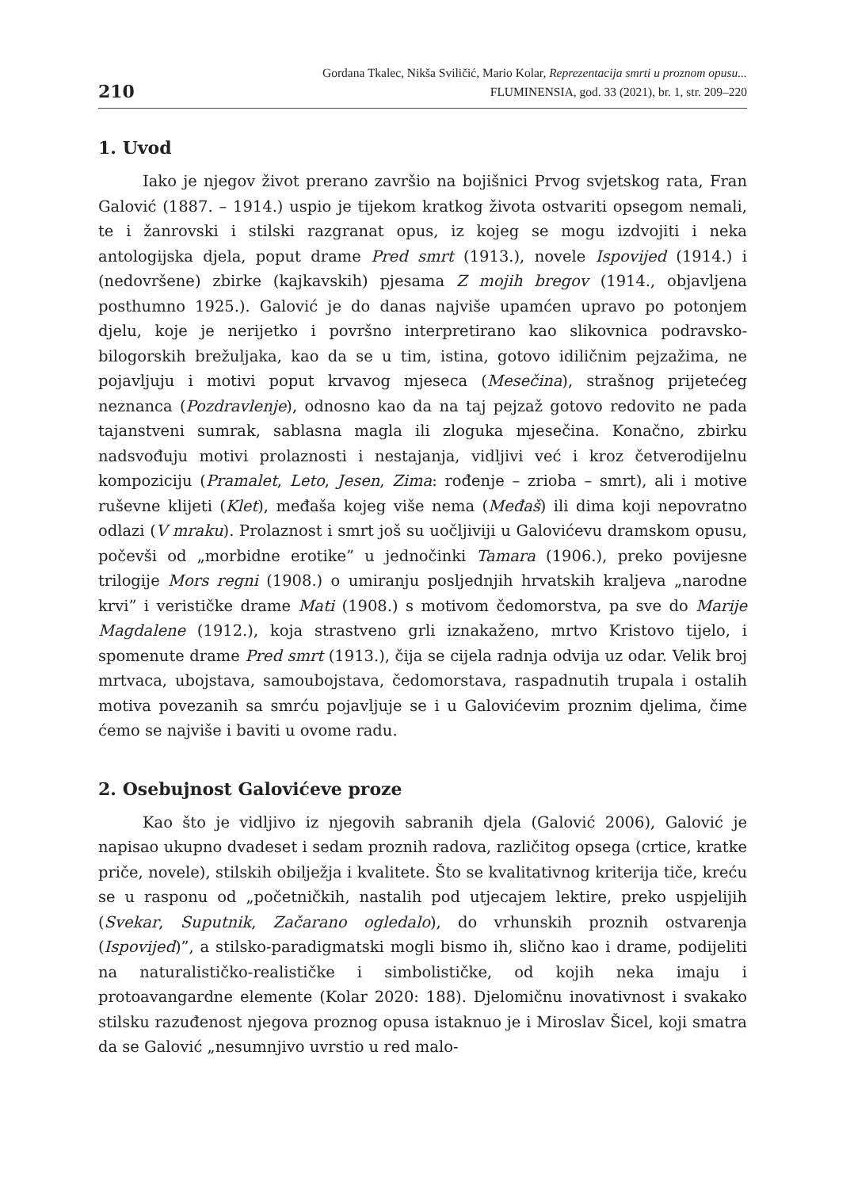210
Gordana Tkalec, Nikša Sviličić, Mario Kolar, Reprezentacija smrti u proznom opusu...
FLUMINENSIA, god. 33 (2021), br. 1, str. 209–220
1. Uvod
Iako je njegov život prerano završio na bojišnici Prvog svjetskog rata, Fran Galović (1887. – 1914.) uspio je tijekom kratkog života ostvariti opsegom nemali, te i žanrovski i stilski razgranat opus, iz kojeg se mogu izdvojiti i neka antologijska djela, poput drame Pred smrt (1913.), novele Ispovijed (1914.) i (nedovršene) zbirke (kajkavskih) pjesama Z mojih bregov (1914., objavljena posthumno 1925.). Galović je do danas najviše upamćen upravo po potonjem djelu, koje je nerijetko i površno interpretirano kao slikovnica podravsko-bilogorskih brežuljaka, kao da se u tim, istina, gotovo idiličnim pejzažima, ne pojavljuju i motivi poput krvavog mjeseca (Mesečina), strašnog prijetećeg neznanca (Pozdravlenje), odnosno kao da na taj pejzaž gotovo redovito ne pada tajanstveni sumrak, sablasna magla ili zloguka mjesečina. Konačno, zbirku nadsvođuju motivi prolaznosti i nestajanja, vidljivi već i kroz četverodijelnu kompoziciju (Pramalet, Leto, Jesen, Zima: rođenje – zrioba – smrt), ali i motive ruševne klijeti (Klet), međaša kojeg više nema (Međaš) ili dima koji nepovratno odlazi (V mraku). Prolaznost i smrt još su uočljiviji u Galovićevu dramskom opusu, počevši od „morbidne erotike” u jednočinki Tamara (1906.), preko povijesne trilogije Mors regni (1908.) o umiranju posljednjih hrvatskih kraljeva „narodne krvi” i verističke drame Mati (1908.) s motivom čedomorstva, pa sve do Marije Magdalene (1912.), koja strastveno grli iznakaženo, mrtvo Kristovo tijelo, i spomenute drame Pred smrt (1913.), čija se cijela radnja odvija uz odar. Velik broj mrtvaca, ubojstava, samoubojstava, čedomorstava, raspadnutih trupala i ostalih motiva povezanih sa smrću pojavljuje se i u Galovićevim proznim djelima, čime ćemo se najviše i baviti u ovome radu.
2. Osebujnost Galovićeve proze
Kao što je vidljivo iz njegovih sabranih djela (Galović 2006), Galović je napisao ukupno dvadeset i sedam proznih radova, različitog opsega (crtice, kratke priče, novele), stilskih obilježja i kvalitete. Što se kvalitativnog kriterija tiče, kreću se u rasponu od „početničkih, nastalih pod utjecajem lektire, preko uspjelijih (Svekar, Suputnik, Začarano ogledalo), do vrhunskih proznih ostvarenja (Ispovijed)”, a stilsko-paradigmatski mogli bismo ih, slično kao i drame, podijeliti na naturalističko-realističke i simbolističke, od kojih neka imaju i protoavangardne elemente (Kolar 2020: 188). Djelomičnu inovativnost i svakako stilsku razuđenost njegova proznog opusa istaknuo je i Miroslav Šicel, koji smatra da se Galović „nesumnjivo uvrstio u red malo-